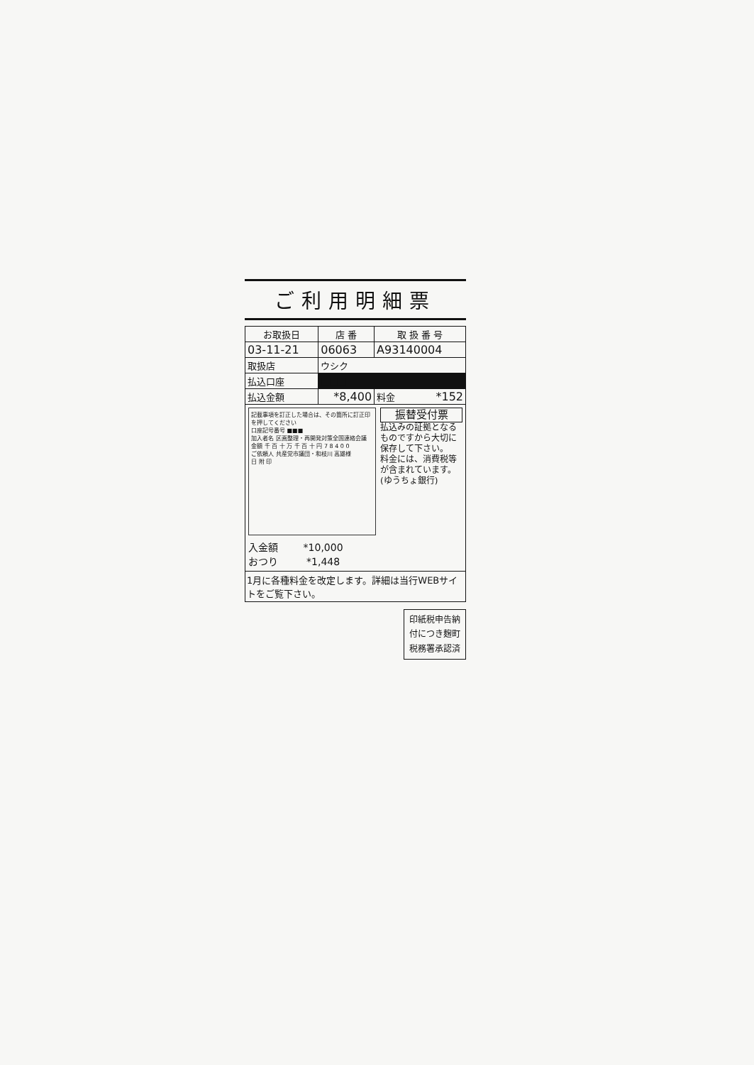ご利用明細票
| お取扱日 | 店 番 | 取 扱 番 号 |
| --- | --- | --- |
| 03-11-21 | 06063 | A93140004 |
| 取扱店 | ウシク | |
| 払込口座 | ■■■ | |
| 払込金額 | *8,400 | 料金 *152 |
記載事項を訂正した場合は、その箇所に訂正印を押してください
口座記号番号 ■■■
加入者名 区画整理・再開発対策全国連絡会議
金額 千 百 十 万 千 百 十 円 7 8 4 0 0
ご依頼人 共産党市議団・和枝川 高雄様
日 附 印
入金額 *10,000
おつり *1,448
振替受付票
払込みの証拠となるものですから大切に保存して下さい。
料金には、消費税等が含まれています。
(ゆうちょ銀行)
1月に各種料金を改定します。詳細は当行WEBサイトをご覧下さい。
印紙税申告納
付につき麹町
税務署承認済